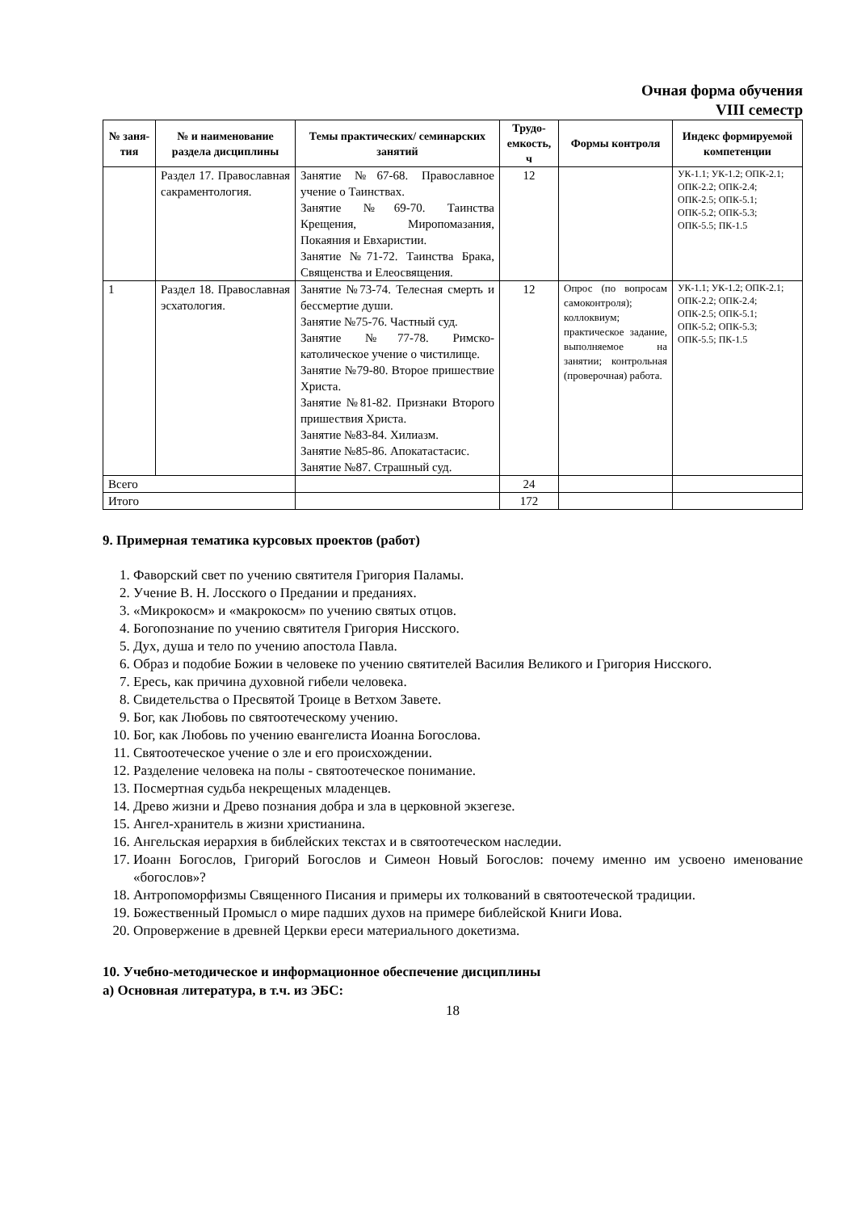Очная форма обучения
VIII семестр
| № заня-тия | № и наименование раздела дисциплины | Темы практических/ семинарских занятий | Трудо-емкость, ч | Формы контроля | Индекс формируемой компетенции |
| --- | --- | --- | --- | --- | --- |
| | Раздел 17. Православная сакраментология. | Занятие №67-68. Православное учение о Таинствах. Занятие №69-70. Таинства Крещения, Миропомазания, Покаяния и Евхаристии. Занятие №71-72. Таинства Брака, Священства и Елеосвящения. | 12 | | УК-1.1; УК-1.2; ОПК-2.1; ОПК-2.2; ОПК-2.4; ОПК-2.5; ОПК-5.1; ОПК-5.2; ОПК-5.3; ОПК-5.5; ПК-1.5 |
| 1 | Раздел 18. Православная эсхатология. | Занятие №73-74. Телесная смерть и бессмертие души. Занятие №75-76. Частный суд. Занятие №77-78. Римско-католическое учение о чистилище. Занятие №79-80. Второе пришествие Христа. Занятие №81-82. Признаки Второго пришествия Христа. Занятие №83-84. Хилиазм. Занятие №85-86. Апокатастасис. Занятие №87. Страшный суд. | 12 | Опрос (по вопросам самоконтроля); коллоквиум; практическое задание, выполняемое на занятии; контрольная (проверочная) работа. | УК-1.1; УК-1.2; ОПК-2.1; ОПК-2.2; ОПК-2.4; ОПК-2.5; ОПК-5.1; ОПК-5.2; ОПК-5.3; ОПК-5.5; ПК-1.5 |
| Всего | | | 24 | | |
| Итого | | | 172 | | |
9. Примерная тематика курсовых проектов (работ)
1. Фаворский свет по учению святителя Григория Паламы.
2. Учение В. Н. Лосского о Предании и преданиях.
3. «Микрокосм» и «макрокосм» по учению святых отцов.
4. Богопознание по учению святителя Григория Нисского.
5. Дух, душа и тело по учению апостола Павла.
6. Образ и подобие Божии в человеке по учению святителей Василия Великого и Григория Нисского.
7. Ересь, как причина духовной гибели человека.
8. Свидетельства о Пресвятой Троице в Ветхом Завете.
9. Бог, как Любовь по святоотеческому учению.
10. Бог, как Любовь по учению евангелиста Иоанна Богослова.
11. Святоотеческое учение о зле и его происхождении.
12. Разделение человека на полы - святоотеческое понимание.
13. Посмертная судьба некрещеных младенцев.
14. Древо жизни и Древо познания добра и зла в церковной экзегезе.
15. Ангел-хранитель в жизни христианина.
16. Ангельская иерархия в библейских текстах и в святоотеческом наследии.
17. Иоанн Богослов, Григорий Богослов и Симеон Новый Богослов: почему именно им усвоено именование «богослов»?
18. Антропоморфизмы Священного Писания и примеры их толкований в святоотеческой традиции.
19. Божественный Промысл о мире падших духов на примере библейской Книги Иова.
20. Опровержение в древней Церкви ереси материального докетизма.
10. Учебно-методическое и информационное обеспечение дисциплины
а) Основная литература, в т.ч. из ЭБС:
18